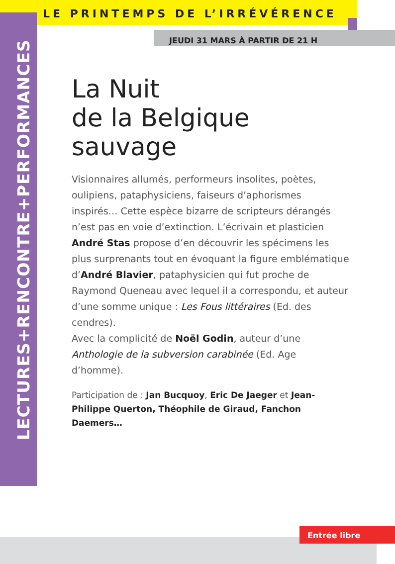LE PRINTEMPS DE L’IRRÉVÉRENCE
JEUDI 31 MARS À PARTIR DE 21 H
LECTURES+RENCONTRE+PERFORMANCES
La Nuit
de la Belgique
sauvage
Visionnaires allumés, performeurs insolites, poètes, oulipiens, pataphysiciens, faiseurs d’aphorismes inspirés… Cette espèce bizarre de scripteurs dérangés n’est pas en voie d’extinction. L’écrivain et plasticien André Stas propose d’en découvrir les spécimens les plus surprenants tout en évoquant la figure emblématique d’André Blavier, pataphysicien qui fut proche de Raymond Queneau avec lequel il a correspondu, et auteur d’une somme unique : Les Fous littéraires (Ed. des cendres).
Avec la complicité de Noël Godin, auteur d’une Anthologie de la subversion carabinée (Ed. Age d’homme).
Participation de : Jan Bucquoy, Eric De Jaeger et Jean-Philippe Querton, Théophile de Giraud, Fanchon Daemers…
Entrée libre